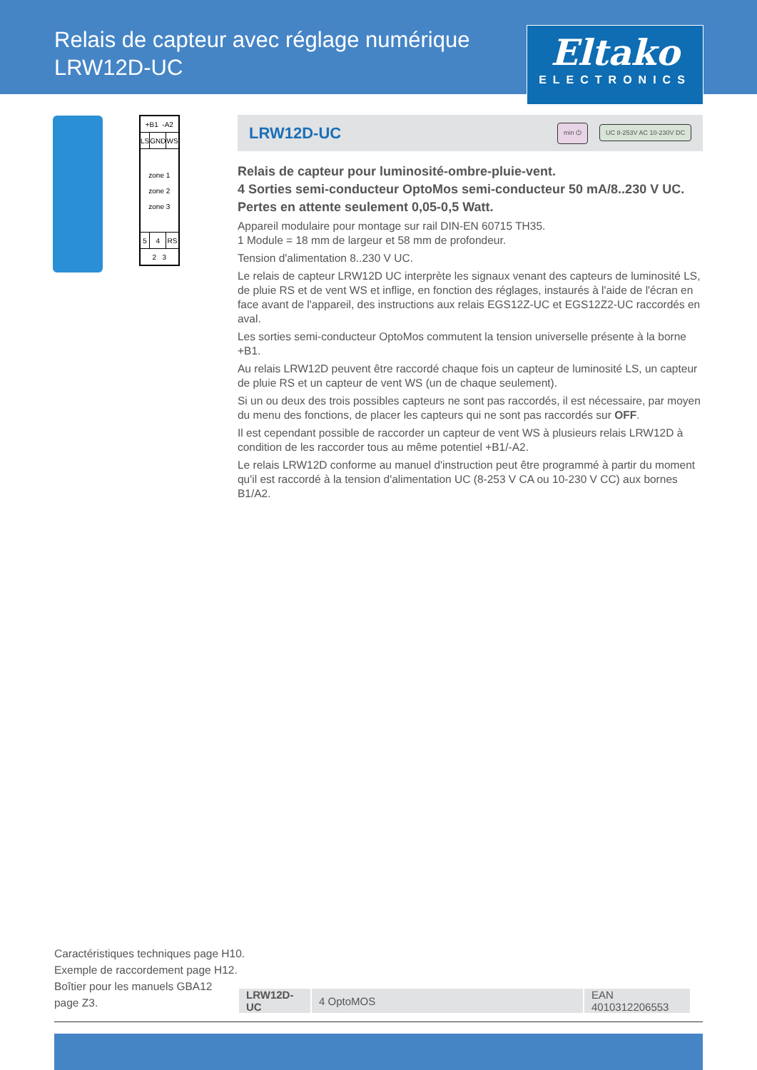Relais de capteur avec réglage numérique
LRW12D-UC
Eltako
ELECTRONICS
| +B1 -A2 | | |
| LS | GND | WS |
| zone 1 zone 2 zone 3 | | |
| 5 | 4 | RS |
| 2 3 | | |
LRW12D-UC
min ⏻ UC 8-253V AC 10-230V DC
Relais de capteur pour luminosité-ombre-pluie-vent.
4 Sorties semi-conducteur OptoMos semi-conducteur 50 mA/8..230 V UC.
Pertes en attente seulement 0,05-0,5 Watt.
Appareil modulaire pour montage sur rail DIN-EN 60715 TH35.
1 Module = 18 mm de largeur et 58 mm de profondeur.
Tension d'alimentation 8..230 V UC.
Le relais de capteur LRW12D UC interprète les signaux venant des capteurs de luminosité LS, de pluie RS et de vent WS et inflige, en fonction des réglages, instaurés à l'aide de l'écran en face avant de l'appareil, des instructions aux relais EGS12Z-UC et EGS12Z2-UC raccordés en aval.
Les sorties semi-conducteur OptoMos commutent la tension universelle présente à la borne +B1.
Au relais LRW12D peuvent être raccordé chaque fois un capteur de luminosité LS, un capteur de pluie RS et un capteur de vent WS (un de chaque seulement).
Si un ou deux des trois possibles capteurs ne sont pas raccordés, il est nécessaire, par moyen du menu des fonctions, de placer les capteurs qui ne sont pas raccordés sur OFF.
Il est cependant possible de raccorder un capteur de vent WS à plusieurs relais LRW12D à condition de les raccorder tous au même potentiel +B1/-A2.
Le relais LRW12D conforme au manuel d'instruction peut être programmé à partir du moment qu'il est raccordé à la tension d'alimentation UC (8-253 V CA ou 10-230 V CC) aux bornes B1/A2.
Caractéristiques techniques page H10.
Exemple de raccordement page H12.
Boîtier pour les manuels GBA12
page Z3.
| LRW12D-UC | 4 OptoMOS | EAN 4010312206553 |